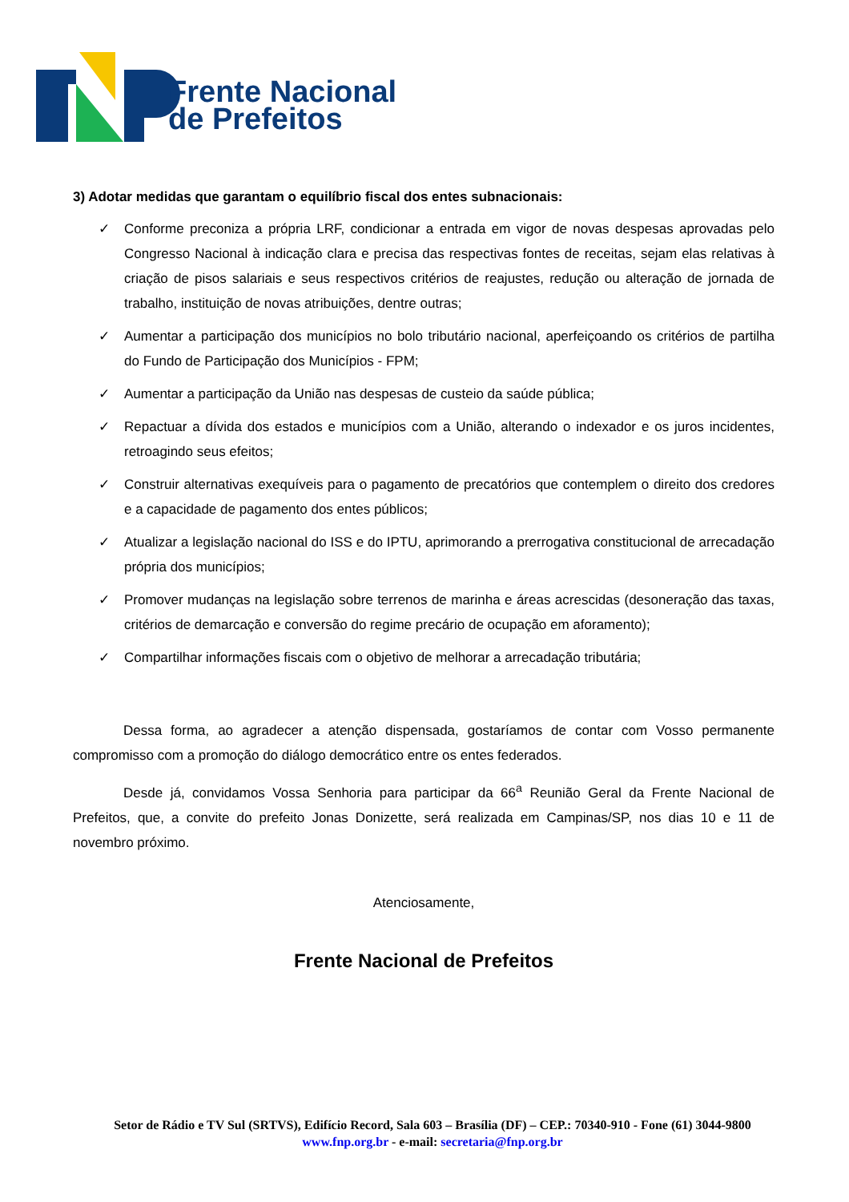Frente Nacional
de Prefeitos
3) Adotar medidas que garantam o equilíbrio fiscal dos entes subnacionais:
✓ Conforme preconiza a própria LRF, condicionar a entrada em vigor de novas despesas aprovadas pelo Congresso Nacional à indicação clara e precisa das respectivas fontes de receitas, sejam elas relativas à criação de pisos salariais e seus respectivos critérios de reajustes, redução ou alteração de jornada de trabalho, instituição de novas atribuições, dentre outras;
✓ Aumentar a participação dos municípios no bolo tributário nacional, aperfeiçoando os critérios de partilha do Fundo de Participação dos Municípios - FPM;
✓ Aumentar a participação da União nas despesas de custeio da saúde pública;
✓ Repactuar a dívida dos estados e municípios com a União, alterando o indexador e os juros incidentes, retroagindo seus efeitos;
✓ Construir alternativas exequíveis para o pagamento de precatórios que contemplem o direito dos credores e a capacidade de pagamento dos entes públicos;
✓ Atualizar a legislação nacional do ISS e do IPTU, aprimorando a prerrogativa constitucional de arrecadação própria dos municípios;
✓ Promover mudanças na legislação sobre terrenos de marinha e áreas acrescidas (desoneração das taxas, critérios de demarcação e conversão do regime precário de ocupação em aforamento);
✓ Compartilhar informações fiscais com o objetivo de melhorar a arrecadação tributária;
Dessa forma, ao agradecer a atenção dispensada, gostaríamos de contar com Vosso permanente compromisso com a promoção do diálogo democrático entre os entes federados.
Desde já, convidamos Vossa Senhoria para participar da 66<sup>a</sup> Reunião Geral da Frente Nacional de Prefeitos, que, a convite do prefeito Jonas Donizette, será realizada em Campinas/SP, nos dias 10 e 11 de novembro próximo.
Atenciosamente,
Frente Nacional de Prefeitos
Setor de Rádio e TV Sul (SRTVS), Edifício Record, Sala 603 – Brasília (DF) – CEP.: 70340-910 - Fone (61) 3044-9800
www.fnp.org.br - e-mail: secretaria@fnp.org.br